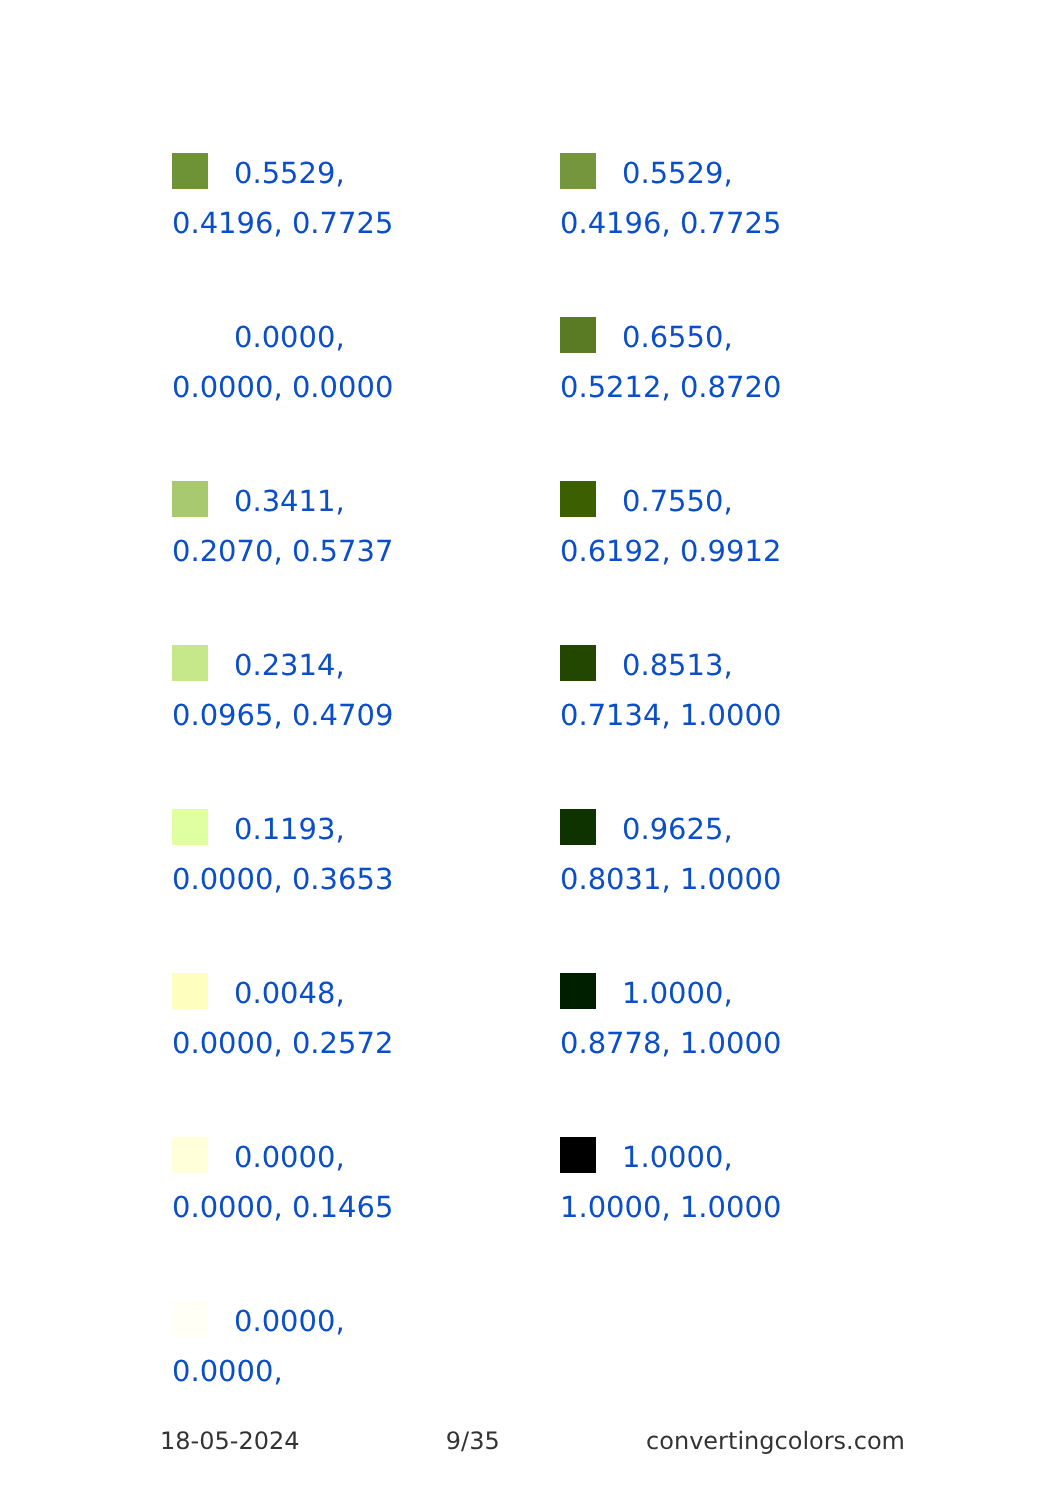0.5529, 0.4196, 0.7725
0.5529, 0.4196, 0.7725
0.0000, 0.0000, 0.0000
0.6550, 0.5212, 0.8720
0.3411, 0.2070, 0.5737
0.7550, 0.6192, 0.9912
0.2314, 0.0965, 0.4709
0.8513, 0.7134, 1.0000
0.1193, 0.0000, 0.3653
0.9625, 0.8031, 1.0000
0.0048, 0.0000, 0.2572
1.0000, 0.8778, 1.0000
0.0000, 0.0000, 0.1465
1.0000, 1.0000, 1.0000
0.0000, 0.0000,
18-05-2024 9/35 convertingcolors.com